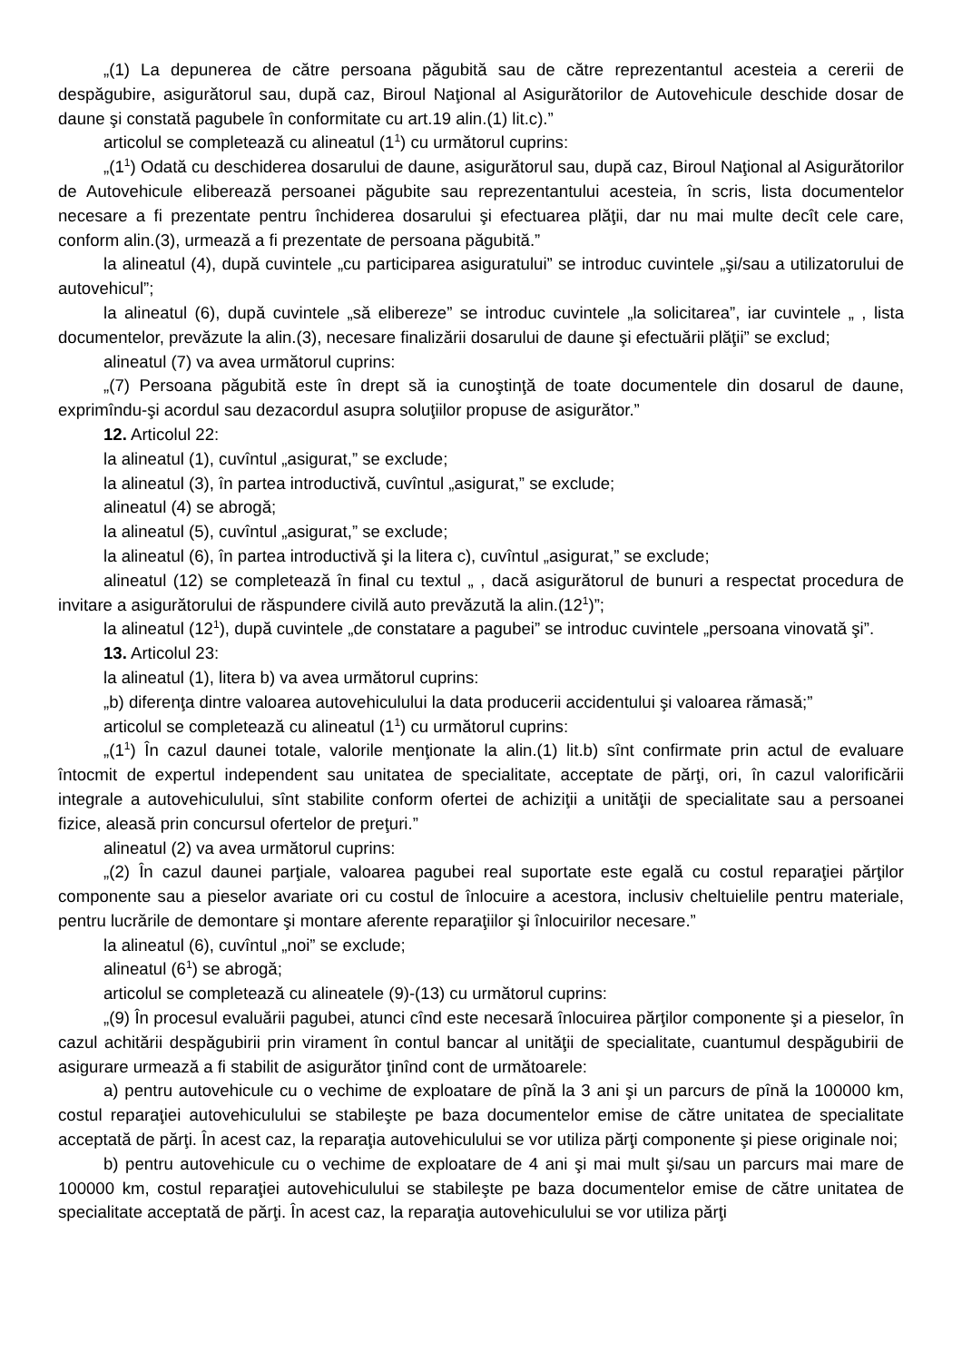„(1) La depunerea de către persoana păgubită sau de către reprezentantul acesteia a cererii de despăgubire, asigurătorul sau, după caz, Biroul Naţional al Asigurătorilor de Autovehicule deschide dosar de daune şi constată pagubele în conformitate cu art.19 alin.(1) lit.c).”
articolul se completează cu alineatul (1<sup>1</sup>) cu următorul cuprins:
„(1<sup>1</sup>) Odată cu deschiderea dosarului de daune, asigurătorul sau, după caz, Biroul Naţional al Asigurătorilor de Autovehicule eliberează persoanei păgubite sau reprezentantului acesteia, în scris, lista documentelor necesare a fi prezentate pentru închiderea dosarului şi efectuarea plăţii, dar nu mai multe decît cele care, conform alin.(3), urmează a fi prezentate de persoana păgubită.”
la alineatul (4), după cuvintele „cu participarea asiguratului” se introduc cuvintele „şi/sau a utilizatorului de autovehicul”;
la alineatul (6), după cuvintele „să elibereze” se introduc cuvintele „la solicitarea”, iar cuvintele „ , lista documentelor, prevăzute la alin.(3), necesare finalizării dosarului de daune şi efectuării plăţii” se exclud;
alineatul (7) va avea următorul cuprins:
„(7) Persoana păgubită este în drept să ia cunoştinţă de toate documentele din dosarul de daune, exprimîndu-şi acordul sau dezacordul asupra soluţiilor propuse de asigurător.”
12. Articolul 22:
la alineatul (1), cuvîntul „asigurat,” se exclude;
la alineatul (3), în partea introductivă, cuvîntul „asigurat,” se exclude;
alineatul (4) se abrogă;
la alineatul (5), cuvîntul „asigurat,” se exclude;
la alineatul (6), în partea introductivă şi la litera c), cuvîntul „asigurat,” se exclude;
alineatul (12) se completează în final cu textul „ , dacă asigurătorul de bunuri a respectat procedura de invitare a asigurătorului de răspundere civilă auto prevăzută la alin.(12<sup>1</sup>)”;
la alineatul (12<sup>1</sup>), după cuvintele „de constatare a pagubei” se introduc cuvintele „persoana vinovată şi”.
13. Articolul 23:
la alineatul (1), litera b) va avea următorul cuprins:
„b) diferenţa dintre valoarea autovehiculului la data producerii accidentului şi valoarea rămasă;”
articolul se completează cu alineatul (1<sup>1</sup>) cu următorul cuprins:
„(1<sup>1</sup>) În cazul daunei totale, valorile menţionate la alin.(1) lit.b) sînt confirmate prin actul de evaluare întocmit de expertul independent sau unitatea de specialitate, acceptate de părţi, ori, în cazul valorificării integrale a autovehiculului, sînt stabilite conform ofertei de achiziţii a unităţii de specialitate sau a persoanei fizice, aleasă prin concursul ofertelor de preţuri.”
alineatul (2) va avea următorul cuprins:
„(2) În cazul daunei parţiale, valoarea pagubei real suportate este egală cu costul reparaţiei părţilor componente sau a pieselor avariate ori cu costul de înlocuire a acestora, inclusiv cheltuielile pentru materiale, pentru lucrările de demontare şi montare aferente reparaţiilor şi înlocuirilor necesare.”
la alineatul (6), cuvîntul „noi” se exclude;
alineatul (6<sup>1</sup>) se abrogă;
articolul se completează cu alineatele (9)-(13) cu următorul cuprins:
„(9) În procesul evaluării pagubei, atunci cînd este necesară înlocuirea părţilor componente şi a pieselor, în cazul achitării despăgubirii prin virament în contul bancar al unităţii de specialitate, cuantumul despăgubirii de asigurare urmează a fi stabilit de asigurător ţinînd cont de următoarele:
a) pentru autovehicule cu o vechime de exploatare de pînă la 3 ani şi un parcurs de pînă la 100000 km, costul reparaţiei autovehiculului se stabileşte pe baza documentelor emise de către unitatea de specialitate acceptată de părţi. În acest caz, la reparaţia autovehiculului se vor utiliza părţi componente şi piese originale noi;
b) pentru autovehicule cu o vechime de exploatare de 4 ani şi mai mult şi/sau un parcurs mai mare de 100000 km, costul reparaţiei autovehiculului se stabileşte pe baza documentelor emise de către unitatea de specialitate acceptată de părţi. În acest caz, la reparaţia autovehiculului se vor utiliza părţi